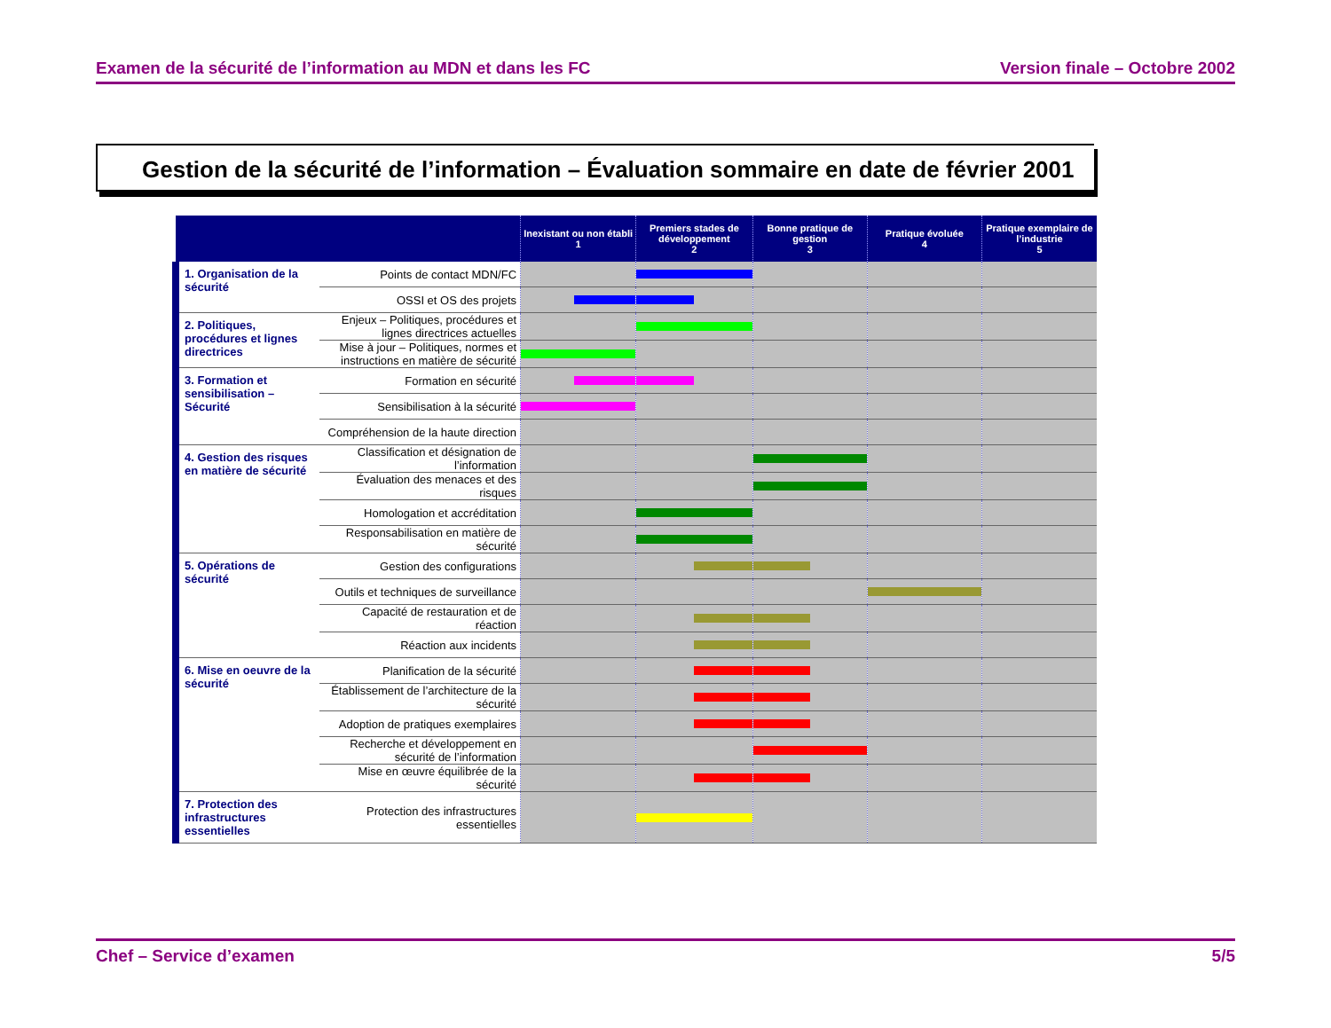Examen de la sécurité de l’information au MDN et dans les FC Version finale – Octobre 2002
Gestion de la sécurité de l’information – Évaluation sommaire en date de février 2001
| | | Inexistant ou non établi 1 | Premiers stades de développement 2 | Bonne pratique de gestion 3 | Pratique évoluée 4 | Pratique exemplaire de l’industrie 5 |
| --- | --- | --- | --- | --- | --- | --- |
| 1. Organisation de la sécurité | Points de contact MDN/FC | | | | | |
| | OSSI et OS des projets | | | | | |
| 2. Politiques, procédures et lignes directrices | Enjeux – Politiques, procédures et lignes directrices actuelles | | | | | |
| | Mise à jour – Politiques, normes et instructions en matière de sécurité | | | | | |
| 3. Formation et sensibilisation – Sécurité | Formation en sécurité | | | | | |
| | Sensibilisation à la sécurité | | | | | |
| | Compréhension de la haute direction | | | | | |
| 4. Gestion des risques en matière de sécurité | Classification et désignation de l’information | | | | | |
| | Évaluation des menaces et des risques | | | | | |
| | Homologation et accréditation | | | | | |
| | Responsabilisation en matière de sécurité | | | | | |
| 5. Opérations de sécurité | Gestion des configurations | | | | | |
| | Outils et techniques de surveillance | | | | | |
| | Capacité de restauration et de réaction | | | | | |
| | Réaction aux incidents | | | | | |
| 6. Mise en oeuvre de la sécurité | Planification de la sécurité | | | | | |
| | Établissement de l’architecture de la sécurité | | | | | |
| | Adoption de pratiques exemplaires | | | | | |
| | Recherche et développement en sécurité de l’information | | | | | |
| | Mise en œuvre équilibrée de la sécurité | | | | | |
| 7. Protection des infrastructures essentielles | Protection des infrastructures essentielles | | | | | |
Chef – Service d’examen 5/5